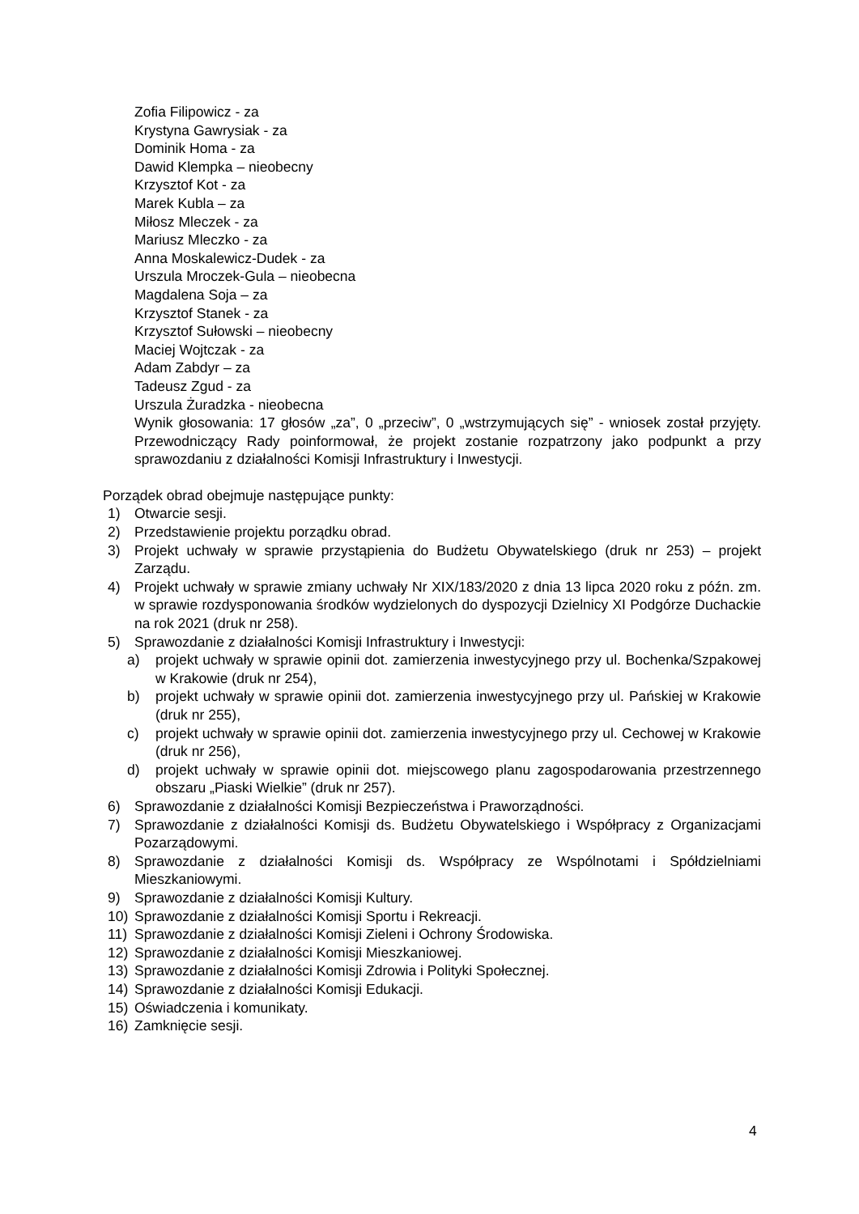Zofia Filipowicz - za
Krystyna Gawrysiak - za
Dominik Homa - za
Dawid Klempka – nieobecny
Krzysztof Kot - za
Marek Kubla – za
Miłosz Mleczek - za
Mariusz Mleczko - za
Anna Moskalewicz-Dudek - za
Urszula Mroczek-Gula – nieobecna
Magdalena Soja – za
Krzysztof Stanek - za
Krzysztof Sułowski – nieobecny
Maciej Wojtczak - za
Adam Zabdyr – za
Tadeusz Zgud - za
Urszula Żuradzka - nieobecna
Wynik głosowania: 17 głosów „za”, 0 „przeciw”, 0 „wstrzymujących się” - wniosek został przyjęty. Przewodniczący Rady poinformował, że projekt zostanie rozpatrzony jako podpunkt a przy sprawozdaniu z działalności Komisji Infrastruktury i Inwestycji.
Porządek obrad obejmuje następujące punkty:
1) Otwarcie sesji.
2) Przedstawienie projektu porządku obrad.
3) Projekt uchwały w sprawie przystąpienia do Budżetu Obywatelskiego (druk nr 253) – projekt Zarządu.
4) Projekt uchwały w sprawie zmiany uchwały Nr XIX/183/2020 z dnia 13 lipca 2020 roku z późn. zm. w sprawie rozdysponowania środków wydzielonych do dyspozycji Dzielnicy XI Podgórze Duchackie na rok 2021 (druk nr 258).
5) Sprawozdanie z działalności Komisji Infrastruktury i Inwestycji:
a) projekt uchwały w sprawie opinii dot. zamierzenia inwestycyjnego przy ul. Bochenka/Szpakowej w Krakowie (druk nr 254),
b) projekt uchwały w sprawie opinii dot. zamierzenia inwestycyjnego przy ul. Pańskiej w Krakowie (druk nr 255),
c) projekt uchwały w sprawie opinii dot. zamierzenia inwestycyjnego przy ul. Cechowej w Krakowie (druk nr 256),
d) projekt uchwały w sprawie opinii dot. miejscowego planu zagospodarowania przestrzennego obszaru „Piaski Wielkie” (druk nr 257).
6) Sprawozdanie z działalności Komisji Bezpieczeństwa i Praworządności.
7) Sprawozdanie z działalności Komisji ds. Budżetu Obywatelskiego i Współpracy z Organizacjami Pozarządowymi.
8) Sprawozdanie z działalności Komisji ds. Współpracy ze Wspólnotami i Spółdzielniami Mieszkaniowymi.
9) Sprawozdanie z działalności Komisji Kultury.
10) Sprawozdanie z działalności Komisji Sportu i Rekreacji.
11) Sprawozdanie z działalności Komisji Zieleni i Ochrony Środowiska.
12) Sprawozdanie z działalności Komisji Mieszkaniowej.
13) Sprawozdanie z działalności Komisji Zdrowia i Polityki Społecznej.
14) Sprawozdanie z działalności Komisji Edukacji.
15) Oświadczenia i komunikaty.
16) Zamknięcie sesji.
4